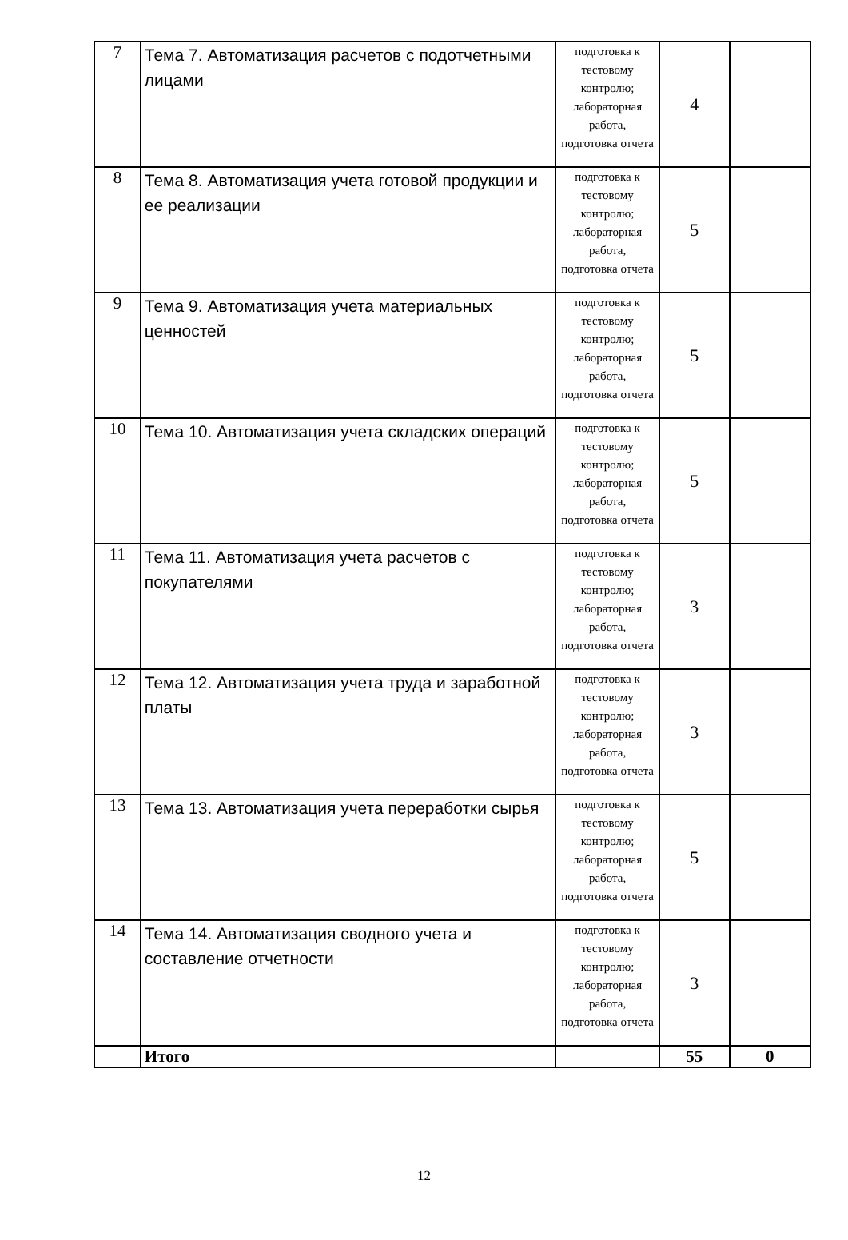| 7 | Тема 7. Автоматизация расчетов с подотчетными лицами | подготовка к тестовому контролю; лабораторная работа, подготовка отчета | 4 | |
| 8 | Тема 8. Автоматизация учета готовой продукции и ее реализации | подготовка к тестовому контролю; лабораторная работа, подготовка отчета | 5 | |
| 9 | Тема 9. Автоматизация учета материальных ценностей | подготовка к тестовому контролю; лабораторная работа, подготовка отчета | 5 | |
| 10 | Тема 10. Автоматизация учета складских операций | подготовка к тестовому контролю; лабораторная работа, подготовка отчета | 5 | |
| 11 | Тема 11. Автоматизация учета расчетов с покупателями | подготовка к тестовому контролю; лабораторная работа, подготовка отчета | 3 | |
| 12 | Тема 12. Автоматизация учета труда и заработной платы | подготовка к тестовому контролю; лабораторная работа, подготовка отчета | 3 | |
| 13 | Тема 13. Автоматизация учета переработки сырья | подготовка к тестовому контролю; лабораторная работа, подготовка отчета | 5 | |
| 14 | Тема 14. Автоматизация сводного учета и составление отчетности | подготовка к тестовому контролю; лабораторная работа, подготовка отчета | 3 | |
| | Итого | | 55 | 0 |
12